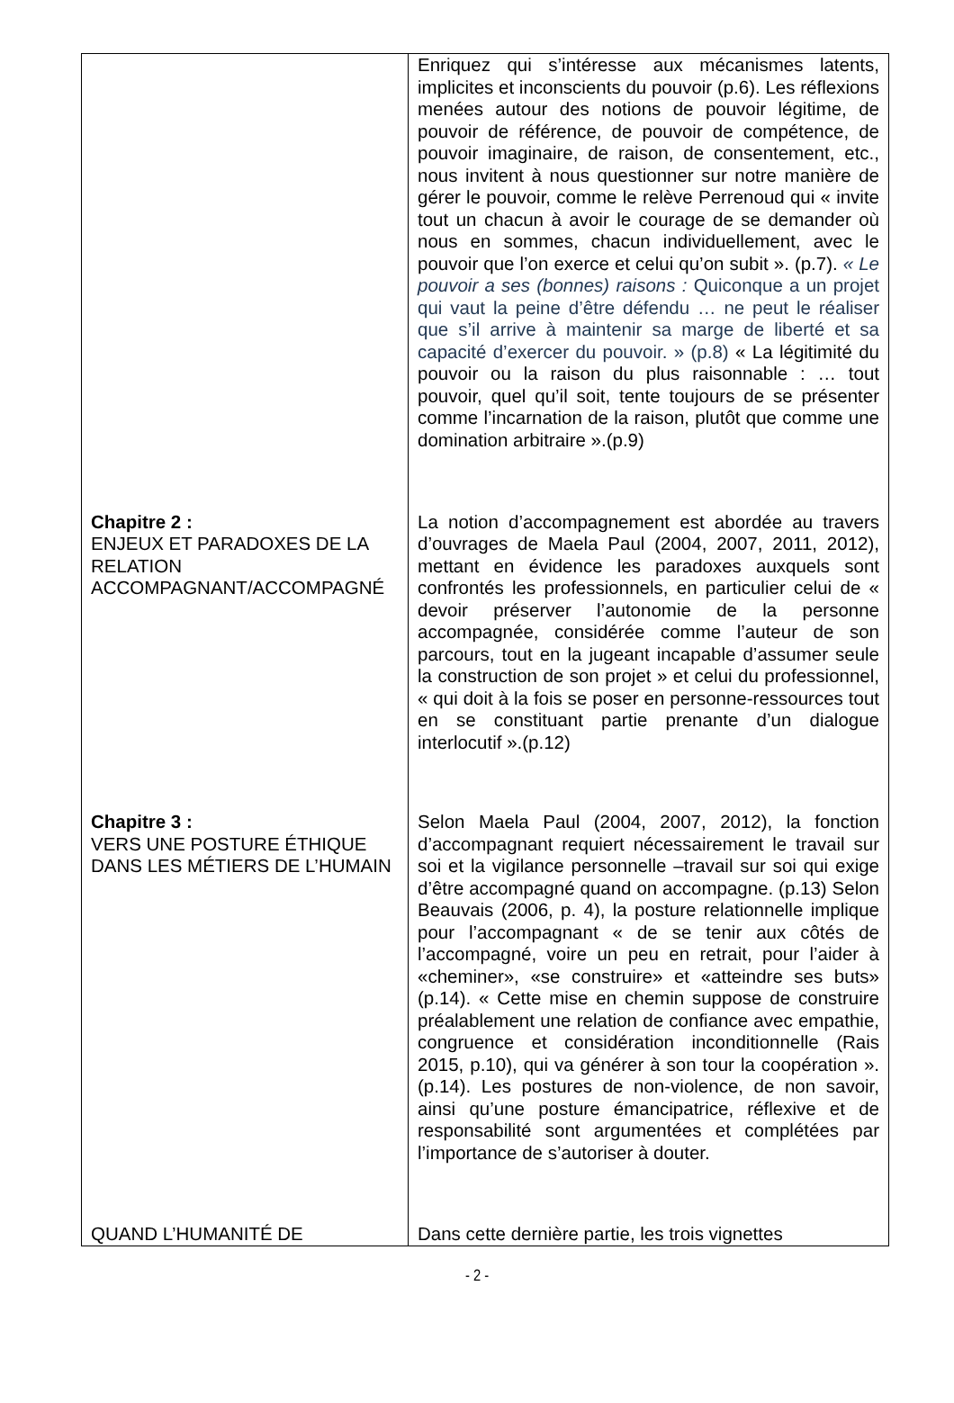| | Enriquez qui s’intéresse aux mécanismes latents, implicites et inconscients du pouvoir (p.6). Les réflexions menées autour des notions de pouvoir légitime, de pouvoir de référence, de pouvoir de compétence, de pouvoir imaginaire, de raison, de consentement, etc., nous invitent à nous questionner sur notre manière de gérer le pouvoir, comme le relève Perrenoud qui « invite tout un chacun à avoir le courage de se demander où nous en sommes, chacun individuellement, avec le pouvoir que l’on exerce et celui qu’on subit ». (p.7). « Le pouvoir a ses (bonnes) raisons : Quiconque a un projet qui vaut la peine d’être défendu … ne peut le réaliser que s’il arrive à maintenir sa marge de liberté et sa capacité d’exercer du pouvoir. » (p.8) « La légitimité du pouvoir ou la raison du plus raisonnable : … tout pouvoir, quel qu’il soit, tente toujours de se présenter comme l’incarnation de la raison, plutôt que comme une domination arbitraire ».(p.9) |
| Chapitre 2 : ENJEUX ET PARADOXES DE LA RELATION ACCOMPAGNANT/ACCOMPAGNÉ | La notion d’accompagnement est abordée au travers d’ouvrages de Maela Paul (2004, 2007, 2011, 2012), mettant en évidence les paradoxes auxquels sont confrontés les professionnels, en particulier celui de « devoir préserver l’autonomie de la personne accompagnée, considérée comme l’auteur de son parcours, tout en la jugeant incapable d’assumer seule la construction de son projet » et celui du professionnel, « qui doit à la fois se poser en personne-ressources tout en se constituant partie prenante d’un dialogue interlocutif ».(p.12) |
| Chapitre 3 : VERS UNE POSTURE ÉTHIQUE DANS LES MÉTIERS DE L’HUMAIN | Selon Maela Paul (2004, 2007, 2012), la fonction d’accompagnant requiert nécessairement le travail sur soi et la vigilance personnelle –travail sur soi qui exige d’être accompagné quand on accompagne. (p.13) Selon Beauvais (2006, p. 4), la posture relationnelle implique pour l’accompagnant « de se tenir aux côtés de l’accompagné, voire un peu en retrait, pour l’aider à «cheminer», «se construire» et «atteindre ses buts» (p.14). « Cette mise en chemin suppose de construire préalablement une relation de confiance avec empathie, congruence et considération inconditionnelle (Rais 2015, p.10), qui va générer à son tour la coopération ». (p.14). Les postures de non-violence, de non savoir, ainsi qu’une posture émancipatrice, réflexive et de responsabilité sont argumentées et complétées par l’importance de s’autoriser à douter. |
| QUAND L’HUMANITÉ DE | Dans cette dernière partie, les trois vignettes |
- 2 -